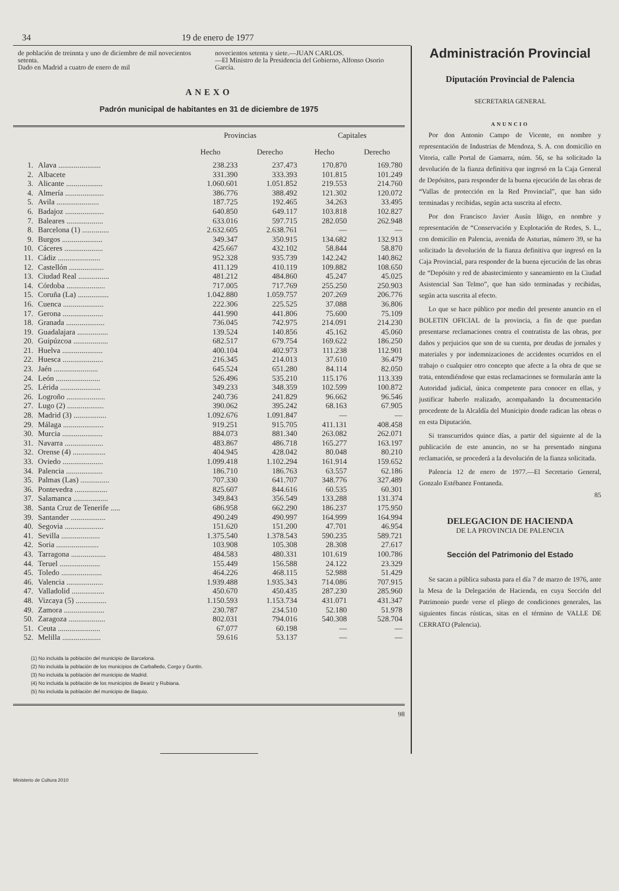34 19 de enero de 1977
de población de treinnta y uno de diciembre de mil novecientos setenta.
Dado en Madrid a cuatro de enero de mil
novecientos setenta y siete.—JUAN CARLOS.
—El Ministro de la Presidencia del Gobierno, Alfonso Osorio García.
ANEXO
Padrón municipal de habitantes en 31 de diciembre de 1975
| | | Provincias | | Capitales | |
| --- | --- | --- | --- | --- | --- |
| | | Hecho | Derecho | Hecho | Derecho |
| 1. | Alava ...................... | 238.233 | 237.473 | 170.870 | 169.780 |
| 2. | Albacete | 331.390 | 333.393 | 101.815 | 101.249 |
| 3. | Alicante ................... | 1.060.601 | 1.051.852 | 219.553 | 214.760 |
| 4. | Almería .................... | 386.776 | 388.492 | 121.302 | 120.072 |
| 5. | Avila ...................... | 187.725 | 192.465 | 34.263 | 33.495 |
| 6. | Badajoz .................... | 640.850 | 649.117 | 103.818 | 102.827 |
| 7. | Baleares ................... | 633.016 | 597.715 | 282.050 | 262.948 |
| 8. | Barcelona (1) .............. | 2.632.605 | 2.638.761 | — | — |
| 9. | Burgos ..................... | 349.347 | 350.915 | 134.682 | 132.913 |
| 10. | Cáceres .................... | 425.667 | 432.102 | 58.844 | 58.870 |
| 11. | Cádiz ...................... | 952.328 | 935.739 | 142.242 | 140.862 |
| 12. | Castellón .................. | 411.129 | 410.119 | 109.882 | 108.650 |
| 13. | Ciudad Real ................ | 481.212 | 484.860 | 45.247 | 45.025 |
| 14. | Córdoba .................... | 717.005 | 717.769 | 255.250 | 250.903 |
| 15. | Coruña (La) ................ | 1.042.880 | 1.059.757 | 207.269 | 206.776 |
| 16. | Cuenca ..................... | 222.306 | 225.525 | 37.088 | 36.806 |
| 17. | Gerona ..................... | 441.990 | 441.806 | 75.600 | 75.109 |
| 18. | Granada .................... | 736.045 | 742.975 | 214.091 | 214.230 |
| 19. | Guadalajara ................ | 139.524 | 140.856 | 45.162 | 45.060 |
| 20. | Guipúzcoa .................. | 682.517 | 679.754 | 169.622 | 186.250 |
| 21. | Huelva ..................... | 400.104 | 402.973 | 111.238 | 112.901 |
| 22. | Huesca ..................... | 216.345 | 214.013 | 37.610 | 36.479 |
| 23. | Jaén ....................... | 645.524 | 651.280 | 84.114 | 82.050 |
| 24. | León ....................... | 526.496 | 535.210 | 115.176 | 113.339 |
| 25. | Lérida ..................... | 349.233 | 348.359 | 102.599 | 100.872 |
| 26. | Logroño .................... | 240.736 | 241.829 | 96.662 | 96.546 |
| 27. | Lugo (2) ................... | 390.062 | 395.242 | 68.163 | 67.905 |
| 28. | Madrid (3) ................. | 1.092.676 | 1.091.847 | — | — |
| 29. | Málaga ..................... | 919.251 | 915.705 | 411.131 | 408.458 |
| 30. | Murcia ..................... | 884.073 | 881.340 | 263.082 | 262.071 |
| 31. | Navarra .................... | 483.867 | 486.718 | 165.277 | 163.197 |
| 32. | Orense (4) ................. | 404.945 | 428.042 | 80.048 | 80.210 |
| 33. | Oviedo ..................... | 1.099.418 | 1.102.294 | 161.914 | 159.652 |
| 34. | Palencia ................... | 186.710 | 186.763 | 63.557 | 62.186 |
| 35. | Palmas (Las) ............... | 707.330 | 641.707 | 348.776 | 327.489 |
| 36. | Pontevedra ................. | 825.607 | 844.616 | 60.535 | 60.301 |
| 37. | Salamanca .................. | 349.843 | 356.549 | 133.288 | 131.374 |
| 38. | Santa Cruz de Tenerife ..... | 686.958 | 662.290 | 186.237 | 175.950 |
| 39. | Santander .................. | 490.249 | 490.997 | 164.999 | 164.994 |
| 40. | Segovia .................... | 151.620 | 151.200 | 47.701 | 46.954 |
| 41. | Sevilla .................... | 1.375.540 | 1.378.543 | 590.235 | 589.721 |
| 42. | Soria ...................... | 103.908 | 105.308 | 28.308 | 27.617 |
| 43. | Tarragona .................. | 484.583 | 480.331 | 101.619 | 100.786 |
| 44. | Teruel ..................... | 155.449 | 156.588 | 24.122 | 23.329 |
| 45. | Toledo ..................... | 464.226 | 468.115 | 52.988 | 51.429 |
| 46. | Valencia ................... | 1.939.488 | 1.935.343 | 714.086 | 707.915 |
| 47. | Valladolid ................. | 450.670 | 450.435 | 287.230 | 285.960 |
| 48. | Vizcaya (5) ................ | 1.150.593 | 1.153.734 | 431.071 | 431.347 |
| 49. | Zamora ..................... | 230.787 | 234.510 | 52.180 | 51.978 |
| 50. | Zaragoza ................... | 802.031 | 794.016 | 540.308 | 528.704 |
| 51. | Ceuta ...................... | 67.077 | 60.198 | — | — |
| 52. | Melilla .................... | 59.616 | 53.137 | — | — |
(1) No incluida la población del municipio de Barcelona.
(2) No incluida la población de los municipios de Carballedo, Corgo y Guntin.
(3) No incluida la población del municipio de Madrid.
(4) No incluida la población de los municipios de Beariz y Rubiana.
(5) No incluida la población del municipio de Baquio.
98
Administración Provincial
Diputación Provincial de Palencia
SECRETARIA GENERAL
ANUNCIO
Por don Antonio Campo de Vicente, en nombre y representación de Industrias de Mendoza, S. A. con domicilio en Vitoria, calle Portal de Gamarra, núm. 56, se ha solicitado la devolución de la fianza definitiva que ingresó en la Caja General de Depósitos, para responder de la buena ejecución de las obras de “Vallas de protección en la Red Provincial”, que han sido terminadas y recibidas, según acta suscrita al efecto.
Por don Francisco Javier Ausín Iñigo, en nombre y representación de “Conservación y Explotación de Redes, S. L., con domicilio en Palencia, avenida de Asturias, número 39, se ha solicitado la devolución de la fianza definitiva que ingresó en la Caja Provincial, para responder de la buena ejecución de las obras de “Depósito y red de abastecimiento y saneamiento en la Ciudad Asistencial San Telmo”, que han sido terminadas y recibidas, según acta suscrita al efecto.
Lo que se hace público por medio del presente anuncio en el BOLETIN OFICIAL de la provincia, a fin de que puedan presentarse reclamaciones contra el contratista de las obras, por daños y perjuicios que son de su cuenta, por deudas de jornales y materiales y por indemnizaciones de accidentes ocurridos en el trabajo o cualquier otro concepto que afecte a la obra de que se trata, entendiéndose que estas reclamaciones se formularán ante la Autoridad judicial, única competente para conocer en ellas, y justificar haberlo realizado, acompañando la documentación procedente de la Alcaldía del Municipio donde radican las obras o en esta Diputación.
Si transcurridos quince días, a partir del siguiente al de la publicación de este anuncio, no se ha presentado ninguna reclamación, se procederá a la devolución de la fianza solicitada.
Palencia 12 de enero de 1977.—El Secretario General, Gonzalo Estébanez Fontaneda.
85
DELEGACION DE HACIENDA
DE LA PROVINCIA DE PALENCIA
Sección del Patrimonio del Estado
Se sacan a pública subasta para el día 7 de marzo de 1976, ante la Mesa de la Delegación de Hacienda, en cuya Sección del Patrimonio puede verse el pliego de condiciones generales, las siguientes fincas rústicas, sitas en el término de VALLE DE CERRATO (Palencia).
Ministerio de Cultura 2010